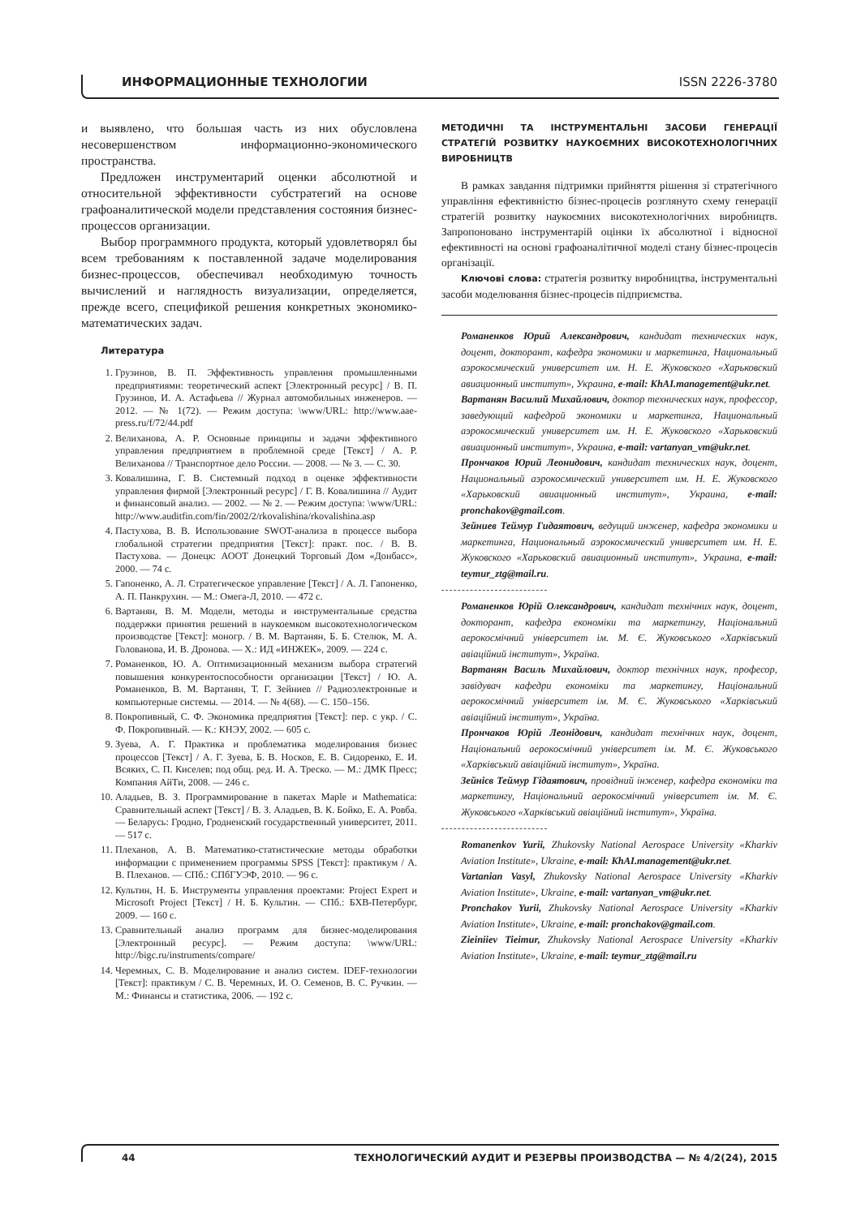ИНФОРМАЦИОННЫЕ ТЕХНОЛОГИИ ISSN 2226-3780
и выявлено, что большая часть из них обусловлена несовершенством информационно-экономического пространства.
Предложен инструментарий оценки абсолютной и относительной эффективности субстратегий на основе графоаналитической модели представления состояния бизнес-процессов организации.
Выбор программного продукта, который удовлетворял бы всем требованиям к поставленной задаче моделирования бизнес-процессов, обеспечивал необходимую точность вычислений и наглядность визуализации, определяется, прежде всего, спецификой решения конкретных экономико-математических задач.
Литература
1. Грузинов, В. П. Эффективность управления промышленными предприятиями: теоретический аспект [Электронный ресурс] / В. П. Грузинов, И. А. Астафьева // Журнал автомобильных инженеров. — 2012. — № 1(72). — Режим доступа: \www/URL: http://www.aae-press.ru/f/72/44.pdf
2. Велиханова, А. Р. Основные принципы и задачи эффективного управления предприятием в проблемной среде [Текст] / А. Р. Велиханова // Транспортное дело России. — 2008. — № 3. — С. 30.
3. Ковалишина, Г. В. Системный подход в оценке эффективности управления фирмой [Электронный ресурс] / Г. В. Ковалишина // Аудит и финансовый анализ. — 2002. — № 2. — Режим доступа: \www/URL: http://www.auditfin.com/fin/2002/2/rkovalishina/rkovalishina.asp
4. Пастухова, В. В. Использование SWOT-анализа в процессе выбора глобальной стратегии предприятия [Текст]: практ. пос. / В. В. Пастухова. — Донецк: АООТ Донецкий Торговый Дом «Донбасс», 2000. — 74 с.
5. Гапоненко, А. Л. Стратегическое управление [Текст] / А. Л. Гапоненко, А. П. Панкрухин. — М.: Омега-Л, 2010. — 472 с.
6. Вартанян, В. М. Модели, методы и инструментальные средства поддержки принятия решений в наукоемком высокотехнологическом производстве [Текст]: моногр. / В. М. Вартанян, Б. Б. Стелюк, М. А. Голованова, И. В. Дронова. — Х.: ИД «ИНЖЕК», 2009. — 224 с.
7. Романенков, Ю. А. Оптимизационный механизм выбора стратегий повышения конкурентоспособности организации [Текст] / Ю. А. Романенков, В. М. Вартанян, Т. Г. Зейниев // Радиоэлектронные и компьютерные системы. — 2014. — № 4(68). — С. 150–156.
8. Покропивный, С. Ф. Экономика предприятия [Текст]: пер. с укр. / С. Ф. Покропивный. — К.: КНЭУ, 2002. — 605 с.
9. Зуева, А. Г. Практика и проблематика моделирования бизнес процессов [Текст] / А. Г. Зуева, Б. В. Носков, Е. В. Сидоренко, Е. И. Всяких, С. П. Киселев; под общ. ред. И. А. Треско. — М.: ДМК Пресс; Компания АйТи, 2008. — 246 с.
10. Аладьев, В. З. Программирование в пакетах Maple и Mathematica: Сравнительный аспект [Текст] / В. З. Аладьев, В. К. Бойко, Е. А. Ровба. — Беларусь: Гродно, Гродненский государственный университет, 2011. — 517 с.
11. Плеханов, А. В. Математико-статистические методы обработки информации с применением программы SPSS [Текст]: практикум / А. В. Плеханов. — СПб.: СПбГУЭФ, 2010. — 96 с.
12. Культин, Н. Б. Инструменты управления проектами: Project Expert и Microsoft Project [Текст] / Н. Б. Культин. — СПб.: БХВ-Петербург, 2009. — 160 с.
13. Сравнительный анализ программ для бизнес-моделирования [Электронный ресурс]. — Режим доступа: \www/URL: http://bigc.ru/instruments/compare/
14. Черемных, С. В. Моделирование и анализ систем. IDEF-технологии [Текст]: практикум / С. В. Черемных, И. О. Семенов, В. С. Ручкин. — М.: Финансы и статистика, 2006. — 192 с.
МЕТОДИЧНІ ТА ІНСТРУМЕНТАЛЬНІ ЗАСОБИ ГЕНЕРАЦІЇ СТРАТЕГІЙ РОЗВИТКУ НАУКОЄМНИХ ВИСОКОТЕХНОЛОГІЧНИХ ВИРОБНИЦТВ
В рамках завдання підтримки прийняття рішення зі стратегічного управління ефективністю бізнес-процесів розглянуто схему генерації стратегій розвитку наукоємних високотехнологічних виробництв. Запропоновано інструментарій оцінки їх абсолютної і відносної ефективності на основі графоаналітичної моделі стану бізнес-процесів організації.
Ключові слова: стратегія розвитку виробництва, інструментальні засоби моделювання бізнес-процесів підприємства.
Романенков Юрий Александрович, кандидат технических наук, доцент, докторант, кафедра экономики и маркетинга, Национальный аэрокосмический университет им. Н. Е. Жуковского «Харьковский авиационный институт», Украина, e-mail: KhAI.management@ukr.net.
Вартанян Василий Михайлович, доктор технических наук, профессор, заведующий кафедрой экономики и маркетинга, Национальный аэрокосмический университет им. Н. Е. Жуковского «Харьковский авиационный институт», Украина, e-mail: vartanyan_vm@ukr.net.
Прончаков Юрий Леонидович, кандидат технических наук, доцент, Национальный аэрокосмический университет им. Н. Е. Жуковского «Харьковский авиационный институт», Украина, e-mail: pronchakov@gmail.com.
Зейниев Теймур Гидаятович, ведущий инженер, кафедра экономики и маркетинга, Национальный аэрокосмический университет им. Н. Е. Жуковского «Харьковский авиационный институт», Украина, e-mail: teymur_ztg@mail.ru.
Романенков Юрій Олександрович, кандидат технічних наук, доцент, докторант, кафедра економіки та маркетингу, Національний аерокосмічний університет ім. М. Є. Жуковського «Харківський авіаційний інститут», Україна.
Вартанян Василь Михайлович, доктор технічних наук, професор, завідувач кафедри економіки та маркетингу, Національний аерокосмічний університет ім. М. Є. Жуковського «Харківський авіаційний інститут», Україна.
Прончаков Юрій Леонідович, кандидат технічних наук, доцент, Національний аерокосмічний університет ім. М. Є. Жуковського «Харківський авіаційний інститут», Україна.
Зейнієв Теймур Гідаятович, провідний інженер, кафедра економіки та маркетингу, Національний аерокосмічний університет ім. М. Є. Жуковського «Харківський авіаційний інститут», Україна.
Romanenkov Yurii, Zhukovsky National Aerospace University «Kharkiv Aviation Institute», Ukraine, e-mail: KhAI.management@ukr.net.
Vartanian Vasyl, Zhukovsky National Aerospace University «Kharkiv Aviation Institute», Ukraine, e-mail: vartanyan_vm@ukr.net.
Pronchakov Yurii, Zhukovsky National Aerospace University «Kharkiv Aviation Institute», Ukraine, e-mail: pronchakov@gmail.com.
Zieiniiev Tieimur, Zhukovsky National Aerospace University «Kharkiv Aviation Institute», Ukraine, e-mail: teymur_ztg@mail.ru
44 ТЕХНОЛОГИЧЕСКИЙ АУДИТ И РЕЗЕРВЫ ПРОИЗВОДСТВА — № 4/2(24), 2015